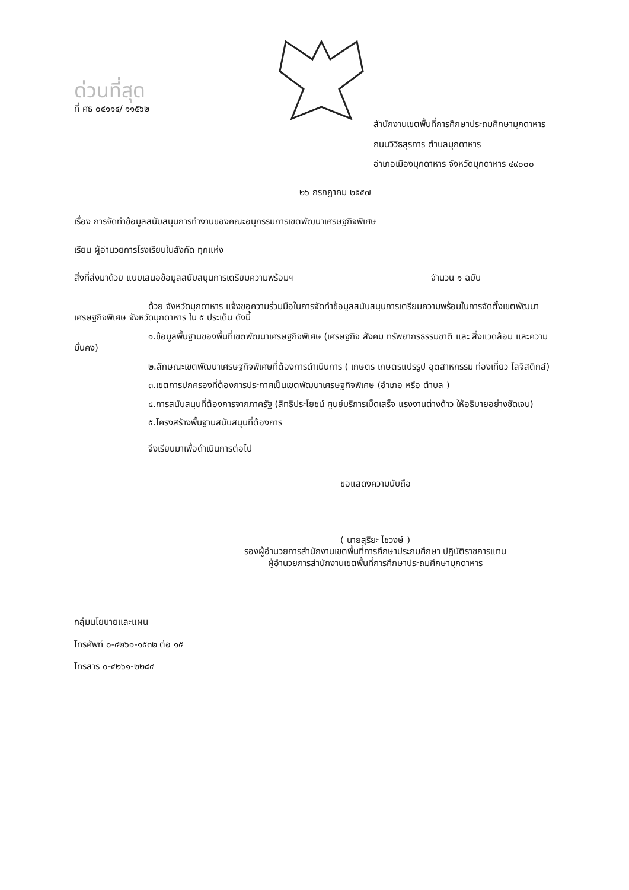ด่วนที่สุด
ที่ ศธ ๐๔๑๑๔/ ๑๑๕๖๒
สำนักงานเขตพื้นที่การศึกษาประถมศึกษามุกดาหาร
ถนนวิวิธสุรการ ตำบลมุกดาหาร
อำเภอเมืองมุกดาหาร จังหวัดมุกดาหาร ๔๙๐๐๐
๒๖ กรกฎาคม ๒๕๕๗
เรื่อง การจัดทำข้อมูลสนับสนุนการทำงานของคณะอนุกรรมการเขตพัฒนาเศรษฐกิจพิเศษ
เรียน ผู้อำนวยการโรงเรียนในสังกัด ทุกแห่ง
สิ่งที่ส่งมาด้วย แบบเสนอข้อมูลสนับสนุนการเตรียมความพร้อมฯ จำนวน ๑ ฉบับ
ด้วย จังหวัดมุกดาหาร แจ้งขอความร่วมมือในการจัดทำข้อมูลสนับสนุนการเตรียมความพร้อมในการจัดตั้งเขตพัฒนาเศรษฐกิจพิเศษ จังหวัดมุกดาหาร ใน ๕ ประเด็น ดังนี้
๑.ข้อมูลพื้นฐานของพื้นที่เขตพัฒนาเศรษฐกิจพิเศษ (เศรษฐกิจ สังคม ทรัพยากรธรรมชาติ และ สิ่งแวดล้อม และความมั่นคง)
๒.ลักษณะเขตพัฒนาเศรษฐกิจพิเศษที่ต้องการดำเนินการ ( เกษตร เกษตรแปรรูป อุตสาหกรรม ท่องเที่ยว โลจิสติกส์)
๓.เขตการปกครองที่ต้องการประกาศเป็นเขตพัฒนาเศรษฐกิจพิเศษ (อำเภอ หรือ ตำบล )
๔.การสนับสนุนที่ต้องการจากภาครัฐ (สิทธิประโยชน์ ศูนย์บริการเบ็ดเสร็จ แรงงานต่างด้าว ให้อธิบายอย่างชัดเจน)
๕.โครงสร้างพื้นฐานสนับสนุนที่ต้องการ
จึงเรียนมาเพื่อดำเนินการต่อไป
ขอแสดงความนับถือ
( นายสุริยะ ไชวงษ์ )
รองผู้อำนวยการสำนักงานเขตพื้นที่การศึกษาประถมศึกษา ปฏิบัติราชการแทน
ผู้อำนวยการสำนักงานเขตพื้นที่การศึกษาประถมศึกษามุกดาหาร
กลุ่มนโยบายและแผน
โทรศัพท์ ๐-๔๒๖๑-๑๕๓๒ ต่อ ๑๕
โทรสาร ๐-๔๒๖๑-๒๒๘๔